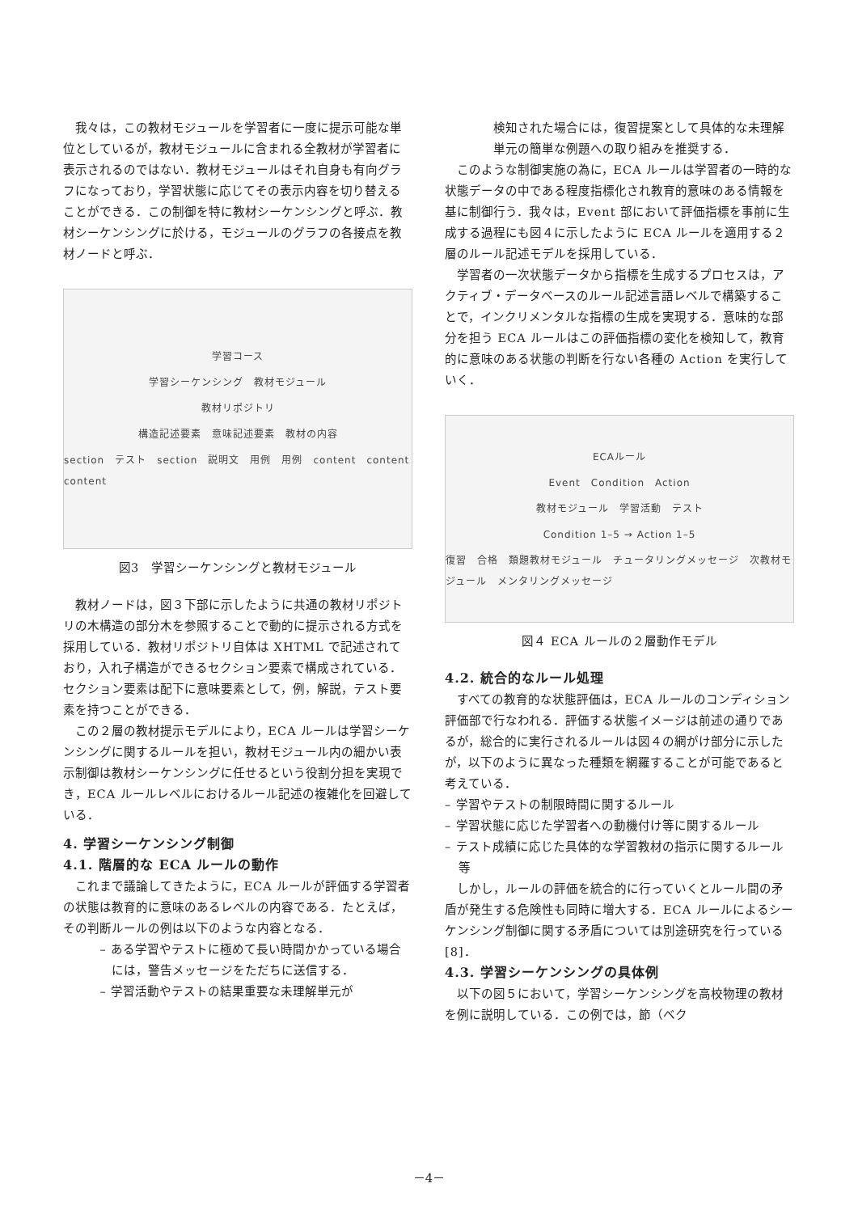我々は，この教材モジュールを学習者に一度に提示可能な単位としているが，教材モジュールに含まれる全教材が学習者に表示されるのではない．教材モジュールはそれ自身も有向グラフになっており，学習状態に応じてその表示内容を切り替えることができる．この制御を特に教材シーケンシングと呼ぶ．教材シーケンシングに於ける，モジュールのグラフの各接点を教材ノードと呼ぶ．
学習コース
学習シーケンシング　教材モジュール
教材リポジトリ
構造記述要素　意味記述要素　教材の内容
section　テスト　section　説明文　用例　用例　content　content　content
図3　学習シーケンシングと教材モジュール
教材ノードは，図３下部に示したように共通の教材リポジトリの木構造の部分木を参照することで動的に提示される方式を採用している．教材リポジトリ自体は XHTML で記述されており，入れ子構造ができるセクション要素で構成されている．セクション要素は配下に意味要素として，例，解説，テスト要素を持つことができる．
この２層の教材提示モデルにより，ECA ルールは学習シーケンシングに関するルールを担い，教材モジュール内の細かい表示制御は教材シーケンシングに任せるという役割分担を実現でき，ECA ルールレベルにおけるルール記述の複雑化を回避している．
4. 学習シーケンシング制御
4.1. 階層的な ECA ルールの動作
これまで議論してきたように，ECA ルールが評価する学習者の状態は教育的に意味のあるレベルの内容である．たとえば，その判断ルールの例は以下のような内容となる．
– ある学習やテストに極めて長い時間かかっている場合には，警告メッセージをただちに送信する．
– 学習活動やテストの結果重要な未理解単元が
検知された場合には，復習提案として具体的な未理解単元の簡単な例題への取り組みを推奨する．
このような制御実施の為に，ECA ルールは学習者の一時的な状態データの中である程度指標化され教育的意味のある情報を基に制御行う．我々は，Event 部において評価指標を事前に生成する過程にも図４に示したように ECA ルールを適用する２層のルール記述モデルを採用している．
学習者の一次状態データから指標を生成するプロセスは，アクティブ・データベースのルール記述言語レベルで構築することで，インクリメンタルな指標の生成を実現する．意味的な部分を担う ECA ルールはこの評価指標の変化を検知して，教育的に意味のある状態の判断を行ない各種の Action を実行していく．
ECAルール
Event　Condition　Action
教材モジュール　学習活動　テスト
Condition 1–5 → Action 1–5
復習　合格　類題教材モジュール　チュータリングメッセージ　次教材モジュール　メンタリングメッセージ
図４ ECA ルールの２層動作モデル
4.2. 統合的なルール処理
すべての教育的な状態評価は，ECA ルールのコンディション評価部で行なわれる．評価する状態イメージは前述の通りであるが，総合的に実行されるルールは図４の網がけ部分に示したが，以下のように異なった種類を網羅することが可能であると考えている．
– 学習やテストの制限時間に関するルール
– 学習状態に応じた学習者への動機付け等に関するルール
– テスト成績に応じた具体的な学習教材の指示に関するルール等
しかし，ルールの評価を統合的に行っていくとルール間の矛盾が発生する危険性も同時に増大する．ECA ルールによるシーケンシング制御に関する矛盾については別途研究を行っている[8]．
4.3. 学習シーケンシングの具体例
以下の図５において，学習シーケンシングを高校物理の教材を例に説明している．この例では，節（ベク
－4－